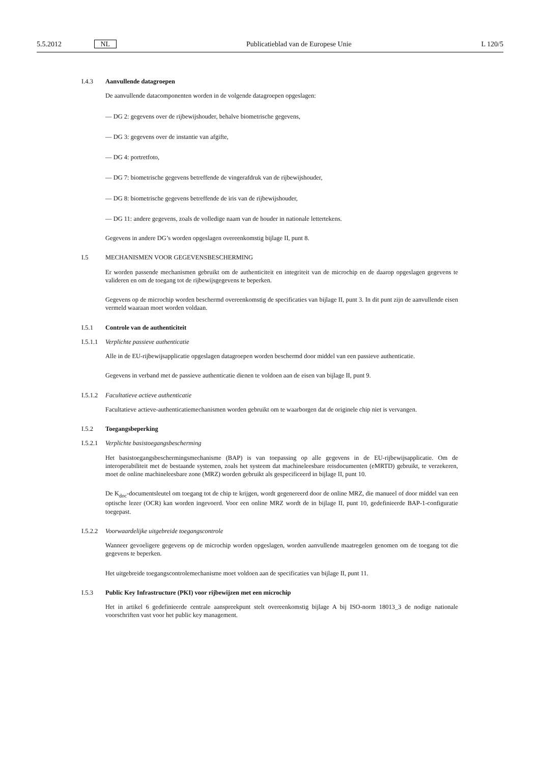5.5.2012 NL Publicatieblad van de Europese Unie L 120/5
I.4.3 Aanvullende datagroepen
De aanvullende datacomponenten worden in de volgende datagroepen opgeslagen:
— DG 2: gegevens over de rijbewijshouder, behalve biometrische gegevens,
— DG 3: gegevens over de instantie van afgifte,
— DG 4: portretfoto,
— DG 7: biometrische gegevens betreffende de vingerafdruk van de rijbewijshouder,
— DG 8: biometrische gegevens betreffende de iris van de rijbewijshouder,
— DG 11: andere gegevens, zoals de volledige naam van de houder in nationale lettertekens.
Gegevens in andere DG’s worden opgeslagen overeenkomstig bijlage II, punt 8.
I.5 MECHANISMEN VOOR GEGEVENSBESCHERMING
Er worden passende mechanismen gebruikt om de authenticiteit en integriteit van de microchip en de daarop opgeslagen gegevens te valideren en om de toegang tot de rijbewijsgegevens te beperken.
Gegevens op de microchip worden beschermd overeenkomstig de specificaties van bijlage II, punt 3. In dit punt zijn de aanvullende eisen vermeld waaraan moet worden voldaan.
I.5.1 Controle van de authenticiteit
I.5.1.1 Verplichte passieve authenticatie
Alle in de EU-rijbewijsapplicatie opgeslagen datagroepen worden beschermd door middel van een passieve authenticatie.
Gegevens in verband met de passieve authenticatie dienen te voldoen aan de eisen van bijlage II, punt 9.
I.5.1.2 Facultatieve actieve authenticatie
Facultatieve actieve-authenticatiemechanismen worden gebruikt om te waarborgen dat de originele chip niet is vervangen.
I.5.2 Toegangsbeperking
I.5.2.1 Verplichte basistoegangsbescherming
Het basistoegangsbeschermingsmechanisme (BAP) is van toepassing op alle gegevens in de EU-rijbewijsapplicatie. Om de interoperabiliteit met de bestaande systemen, zoals het systeem dat machineleesbare reisdocumenten (eMRTD) gebruikt, te verzekeren, moet de online machineleesbare zone (MRZ) worden gebruikt als gespecificeerd in bijlage II, punt 10.
De K<sub>doc</sub>-documentsleutel om toegang tot de chip te krijgen, wordt gegenereerd door de online MRZ, die manueel of door middel van een optische lezer (OCR) kan worden ingevoerd. Voor een online MRZ wordt de in bijlage II, punt 10, gedefinieerde BAP-1-configuratie toegepast.
I.5.2.2 Voorwaardelijke uitgebreide toegangscontrole
Wanneer gevoeligere gegevens op de microchip worden opgeslagen, worden aanvullende maatregelen genomen om de toegang tot die gegevens te beperken.
Het uitgebreide toegangscontrolemechanisme moet voldoen aan de specificaties van bijlage II, punt 11.
I.5.3 Public Key Infrastructure (PKI) voor rijbewijzen met een microchip
Het in artikel 6 gedefinieerde centrale aanspreekpunt stelt overeenkomstig bijlage A bij ISO-norm 18013_3 de nodige nationale voorschriften vast voor het public key management.